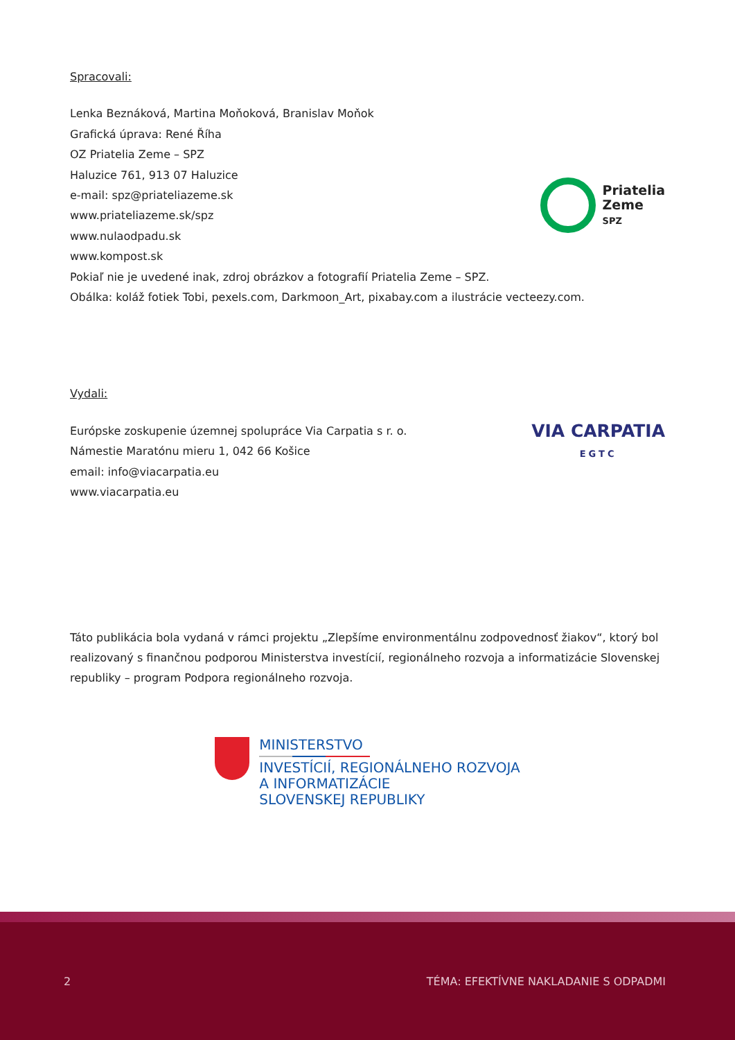Spracovali:
Lenka Beznáková, Martina Moňoková, Branislav Moňok
Grafická úprava: René Říha
OZ Priatelia Zeme – SPZ
Haluzice 761, 913 07 Haluzice
e-mail: spz@priateliazeme.sk
www.priateliazeme.sk/spz
www.nulaodpadu.sk
www.kompost.sk
Priatelia
Zeme
SPZ
Pokiaľ nie je uvedené inak, zdroj obrázkov a fotografií Priatelia Zeme – SPZ.
Obálka: koláž fotiek Tobi, pexels.com, Darkmoon_Art, pixabay.com a ilustrácie vecteezy.com.
Vydali:
Európske zoskupenie územnej spolupráce Via Carpatia s r. o.
Námestie Maratónu mieru 1, 042 66 Košice
email: info@viacarpatia.eu
www.viacarpatia.eu
VIA CARPATIA
EGTC
Táto publikácia bola vydaná v rámci projektu „Zlepšíme environmentálnu zodpovednosť žiakov“, ktorý bol realizovaný s finančnou podporou Ministerstva investícií, regionálneho rozvoja a informatizácie Slovenskej republiky – program Podpora regionálneho rozvoja.
MINISTERSTVO
INVESTÍCIÍ, REGIONÁLNEHO ROZVOJA
A INFORMATIZÁCIE
SLOVENSKEJ REPUBLIKY
2 TÉMA: EFEKTÍVNE NAKLADANIE S ODPADMI